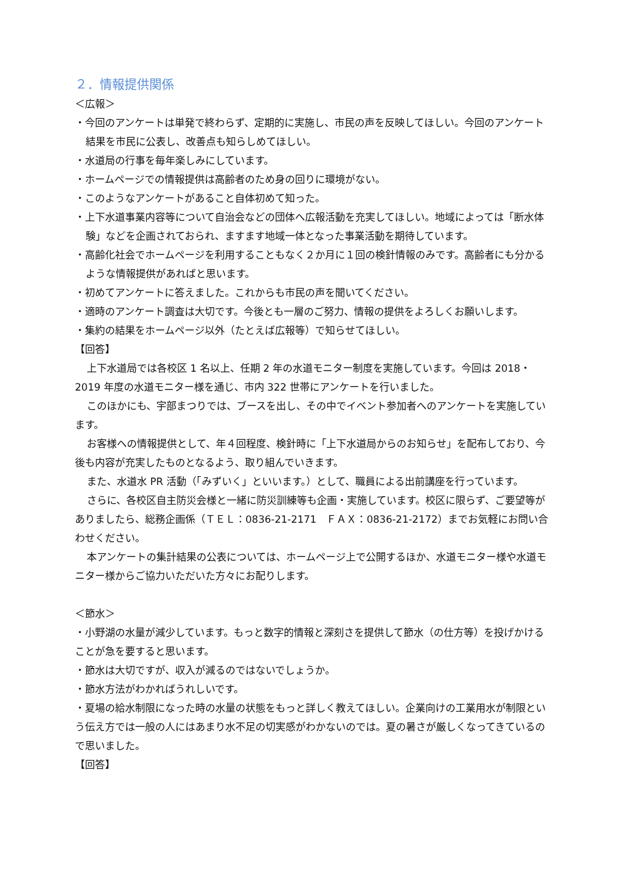２．情報提供関係
＜広報＞
・今回のアンケートは単発で終わらず、定期的に実施し、市民の声を反映してほしい。今回のアンケート結果を市民に公表し、改善点も知らしめてほしい。
・水道局の行事を毎年楽しみにしています。
・ホームページでの情報提供は高齢者のため身の回りに環境がない。
・このようなアンケートがあること自体初めて知った。
・上下水道事業内容等について自治会などの団体へ広報活動を充実してほしい。地域によっては「断水体験」などを企画されておられ、ますます地域一体となった事業活動を期待しています。
・高齢化社会でホームページを利用することもなく２か月に１回の検針情報のみです。高齢者にも分かるような情報提供があればと思います。
・初めてアンケートに答えました。これからも市民の声を聞いてください。
・適時のアンケート調査は大切です。今後とも一層のご努力、情報の提供をよろしくお願いします。
・集約の結果をホームページ以外（たとえば広報等）で知らせてほしい。
【回答】
上下水道局では各校区 1 名以上、任期 2 年の水道モニター制度を実施しています。今回は 2018・2019 年度の水道モニター様を通じ、市内 322 世帯にアンケートを行いました。
このほかにも、宇部まつりでは、ブースを出し、その中でイベント参加者へのアンケートを実施しています。
お客様への情報提供として、年４回程度、検針時に「上下水道局からのお知らせ」を配布しており、今後も内容が充実したものとなるよう、取り組んでいきます。
また、水道水 PR 活動（「みずいく」といいます。）として、職員による出前講座を行っています。
さらに、各校区自主防災会様と一緒に防災訓練等も企画・実施しています。校区に限らず、ご要望等がありましたら、総務企画係（ＴＥＬ：0836-21-2171　ＦＡＸ：0836-21-2172）までお気軽にお問い合わせください。
本アンケートの集計結果の公表については、ホームページ上で公開するほか、水道モニター様や水道モニター様からご協力いただいた方々にお配りします。
＜節水＞
・小野湖の水量が減少しています。もっと数字的情報と深刻さを提供して節水（の仕方等）を投げかけることが急を要すると思います。
・節水は大切ですが、収入が減るのではないでしょうか。
・節水方法がわかればうれしいです。
・夏場の給水制限になった時の水量の状態をもっと詳しく教えてほしい。企業向けの工業用水が制限という伝え方では一般の人にはあまり水不足の切実感がわかないのでは。夏の暑さが厳しくなってきているので思いました。
【回答】